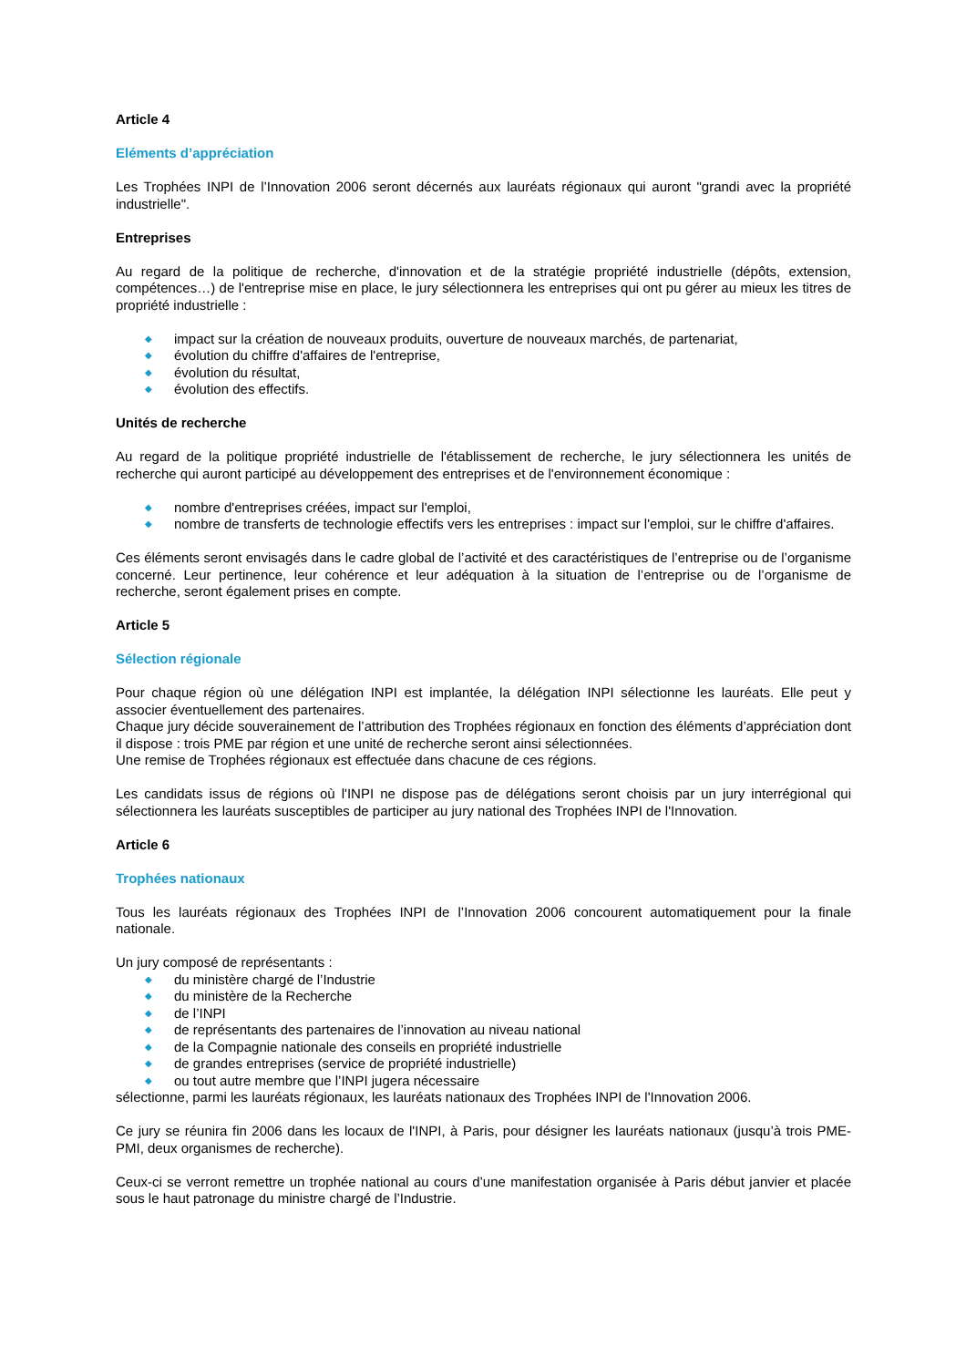Article 4
Eléments d’appréciation
Les Trophées INPI de l’Innovation 2006 seront décernés aux lauréats régionaux qui auront "grandi avec la propriété industrielle".
Entreprises
Au regard de la politique de recherche, d'innovation et de la stratégie propriété industrielle (dépôts, extension, compétences…) de l'entreprise mise en place, le jury sélectionnera les entreprises qui ont pu gérer au mieux les titres de propriété industrielle :
◆ impact sur la création de nouveaux produits, ouverture de nouveaux marchés, de partenariat,
◆ évolution du chiffre d'affaires de l'entreprise,
◆ évolution du résultat,
◆ évolution des effectifs.
Unités de recherche
Au regard de la politique propriété industrielle de l'établissement de recherche, le jury sélectionnera les unités de recherche qui auront participé au développement des entreprises et de l'environnement économique :
◆ nombre d'entreprises créées, impact sur l'emploi,
◆ nombre de transferts de technologie effectifs vers les entreprises : impact sur l'emploi, sur le chiffre d'affaires.
Ces éléments seront envisagés dans le cadre global de l’activité et des caractéristiques de l’entreprise ou de l’organisme concerné. Leur pertinence, leur cohérence et leur adéquation à la situation de l’entreprise ou de l’organisme de recherche, seront également prises en compte.
Article 5
Sélection régionale
Pour chaque région où une délégation INPI est implantée, la délégation INPI sélectionne les lauréats. Elle peut y associer éventuellement des partenaires.
Chaque jury décide souverainement de l’attribution des Trophées régionaux en fonction des éléments d’appréciation dont il dispose : trois PME par région et une unité de recherche seront ainsi sélectionnées.
Une remise de Trophées régionaux est effectuée dans chacune de ces régions.
Les candidats issus de régions où l'INPI ne dispose pas de délégations seront choisis par un jury interrégional qui sélectionnera les lauréats susceptibles de participer au jury national des Trophées INPI de l'Innovation.
Article 6
Trophées nationaux
Tous les lauréats régionaux des Trophées INPI de l’Innovation 2006 concourent automatiquement pour la finale nationale.
Un jury composé de représentants :
◆ du ministère chargé de l’Industrie
◆ du ministère de la Recherche
◆ de l’INPI
◆ de représentants des partenaires de l’innovation au niveau national
◆ de la Compagnie nationale des conseils en propriété industrielle
◆ de grandes entreprises (service de propriété industrielle)
◆ ou tout autre membre que l’INPI jugera nécessaire
sélectionne, parmi les lauréats régionaux, les lauréats nationaux des Trophées INPI de l'Innovation 2006.
Ce jury se réunira fin 2006 dans les locaux de l'INPI, à Paris, pour désigner les lauréats nationaux (jusqu’à trois PME-PMI, deux organismes de recherche).
Ceux-ci se verront remettre un trophée national au cours d’une manifestation organisée à Paris début janvier et placée sous le haut patronage du ministre chargé de l’Industrie.